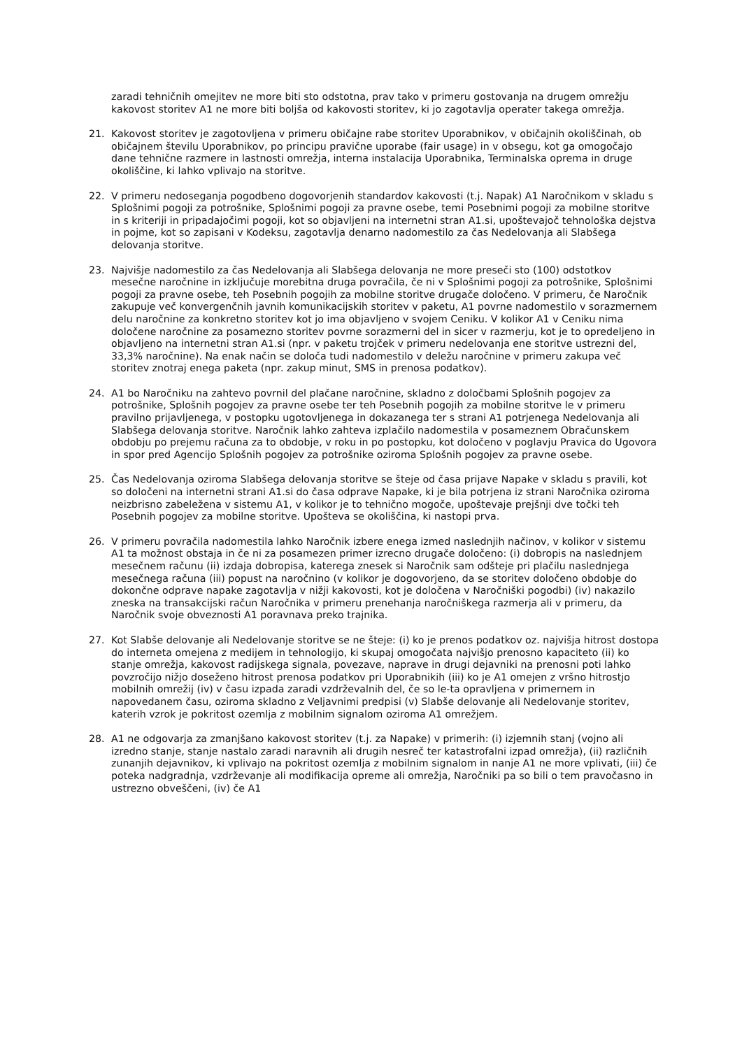zaradi tehničnih omejitev ne more biti sto odstotna, prav tako v primeru gostovanja na drugem omrežju kakovost storitev A1 ne more biti boljša od kakovosti storitev, ki jo zagotavlja operater takega omrežja.
21. Kakovost storitev je zagotovljena v primeru običajne rabe storitev Uporabnikov, v običajnih okoliščinah, ob običajnem številu Uporabnikov, po principu pravične uporabe (fair usage) in v obsegu, kot ga omogočajo dane tehnične razmere in lastnosti omrežja, interna instalacija Uporabnika, Terminalska oprema in druge okoliščine, ki lahko vplivajo na storitve.
22. V primeru nedoseganja pogodbeno dogovorjenih standardov kakovosti (t.j. Napak) A1 Naročnikom v skladu s Splošnimi pogoji za potrošnike, Splošnimi pogoji za pravne osebe, temi Posebnimi pogoji za mobilne storitve in s kriteriji in pripadajočimi pogoji, kot so objavljeni na internetni stran A1.si, upoštevajoč tehnološka dejstva in pojme, kot so zapisani v Kodeksu, zagotavlja denarno nadomestilo za čas Nedelovanja ali Slabšega delovanja storitve.
23. Najvišje nadomestilo za čas Nedelovanja ali Slabšega delovanja ne more preseči sto (100) odstotkov mesečne naročnine in izključuje morebitna druga povračila, če ni v Splošnimi pogoji za potrošnike, Splošnimi pogoji za pravne osebe, teh Posebnih pogojih za mobilne storitve drugače določeno. V primeru, če Naročnik zakupuje več konvergenčnih javnih komunikacijskih storitev v paketu, A1 povrne nadomestilo v sorazmernem delu naročnine za konkretno storitev kot jo ima objavljeno v svojem Ceniku. V kolikor A1 v Ceniku nima določene naročnine za posamezno storitev povrne sorazmerni del in sicer v razmerju, kot je to opredeljeno in objavljeno na internetni stran A1.si (npr. v paketu trojček v primeru nedelovanja ene storitve ustrezni del, 33,3% naročnine). Na enak način se določa tudi nadomestilo v deležu naročnine v primeru zakupa več storitev znotraj enega paketa (npr. zakup minut, SMS in prenosa podatkov).
24. A1 bo Naročniku na zahtevo povrnil del plačane naročnine, skladno z določbami Splošnih pogojev za potrošnike, Splošnih pogojev za pravne osebe ter teh Posebnih pogojih za mobilne storitve le v primeru pravilno prijavljenega, v postopku ugotovljenega in dokazanega ter s strani A1 potrjenega Nedelovanja ali Slabšega delovanja storitve. Naročnik lahko zahteva izplačilo nadomestila v posameznem Obračunskem obdobju po prejemu računa za to obdobje, v roku in po postopku, kot določeno v poglavju Pravica do Ugovora in spor pred Agencijo Splošnih pogojev za potrošnike oziroma Splošnih pogojev za pravne osebe.
25. Čas Nedelovanja oziroma Slabšega delovanja storitve se šteje od časa prijave Napake v skladu s pravili, kot so določeni na internetni strani A1.si do časa odprave Napake, ki je bila potrjena iz strani Naročnika oziroma neizbrisno zabeležena v sistemu A1, v kolikor je to tehnično mogoče, upoštevaje prejšnji dve točki teh Posebnih pogojev za mobilne storitve. Upošteva se okoliščina, ki nastopi prva.
26. V primeru povračila nadomestila lahko Naročnik izbere enega izmed naslednjih načinov, v kolikor v sistemu A1 ta možnost obstaja in če ni za posamezen primer izrecno drugače določeno: (i) dobropis na naslednjem mesečnem računu (ii) izdaja dobropisa, katerega znesek si Naročnik sam odšteje pri plačilu naslednjega mesečnega računa (iii) popust na naročnino (v kolikor je dogovorjeno, da se storitev določeno obdobje do dokončne odprave napake zagotavlja v nižji kakovosti, kot je določena v Naročniški pogodbi) (iv) nakazilo zneska na transakcijski račun Naročnika v primeru prenehanja naročniškega razmerja ali v primeru, da Naročnik svoje obveznosti A1 poravnava preko trajnika.
27. Kot Slabše delovanje ali Nedelovanje storitve se ne šteje: (i) ko je prenos podatkov oz. najvišja hitrost dostopa do interneta omejena z medijem in tehnologijo, ki skupaj omogočata najvišjo prenosno kapaciteto (ii) ko stanje omrežja, kakovost radijskega signala, povezave, naprave in drugi dejavniki na prenosni poti lahko povzročijo nižjo doseženo hitrost prenosa podatkov pri Uporabnikih (iii) ko je A1 omejen z vršno hitrostjo mobilnih omrežij (iv) v času izpada zaradi vzdrževalnih del, če so le-ta opravljena v primernem in napovedanem času, oziroma skladno z Veljavnimi predpisi (v) Slabše delovanje ali Nedelovanje storitev, katerih vzrok je pokritost ozemlja z mobilnim signalom oziroma A1 omrežjem.
28. A1 ne odgovarja za zmanjšano kakovost storitev (t.j. za Napake) v primerih: (i) izjemnih stanj (vojno ali izredno stanje, stanje nastalo zaradi naravnih ali drugih nesreč ter katastrofalni izpad omrežja), (ii) različnih zunanjih dejavnikov, ki vplivajo na pokritost ozemlja z mobilnim signalom in nanje A1 ne more vplivati, (iii) če poteka nadgradnja, vzdrževanje ali modifikacija opreme ali omrežja, Naročniki pa so bili o tem pravočasno in ustrezno obveščeni, (iv) če A1